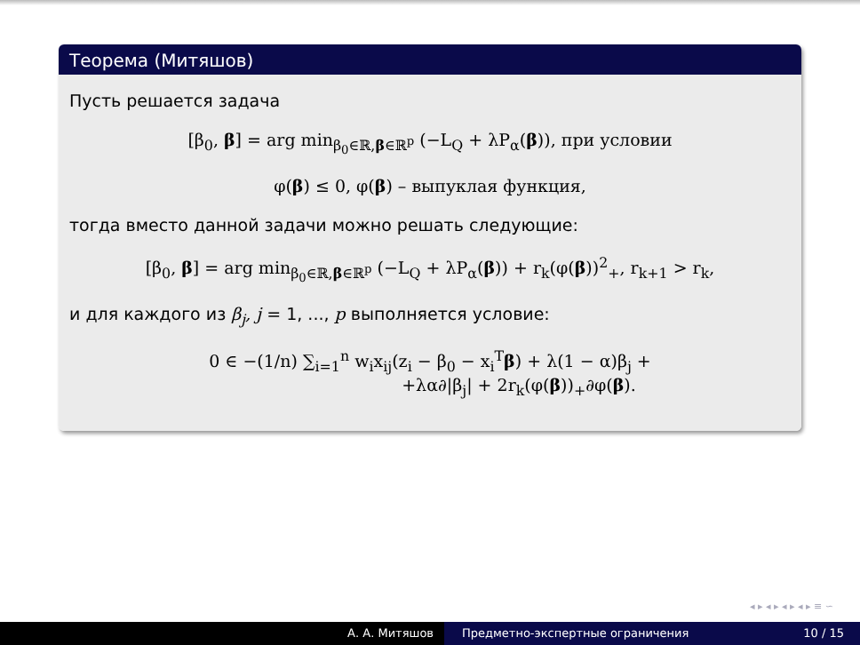Теорема (Митяшов)
Пусть решается задача
[β<sub>0</sub>, β] = arg min<sub>β<sub>0</sub>∈ℝ,β∈ℝ<sup>p</sup></sub> (−L<sub>Q</sub> + λP<sub>α</sub>(β)), при условии
φ(β) ≤ 0, φ(β) – выпуклая функция,
тогда вместо данной задачи можно решать следующие:
[β<sub>0</sub>, β] = arg min<sub>β<sub>0</sub>∈ℝ,β∈ℝ<sup>p</sup></sub> (−L<sub>Q</sub> + λP<sub>α</sub>(β)) + r<sub>k</sub>(φ(β))<sup>2</sup><sub>+</sub>, r<sub>k+1</sub> > r<sub>k</sub>,
и для каждого из β<sub>j</sub>, j = 1, ..., p выполняется условие:
0 ∈ −(1/n) ∑<sub>i=1</sub><sup>n</sup> w<sub>i</sub>x<sub>ij</sub>(z<sub>i</sub> − β<sub>0</sub> − x<sub>i</sub><sup>T</sup>β) + λ(1 − α)β<sub>j</sub> +
+λα∂|β<sub>j</sub>| + 2r<sub>k</sub>(φ(β))<sub>+</sub>∂φ(β).
◂ ▸ ◂ ▸ ◂ ▸ ◂ ▸ ≡ ∽
А. А. Митяшов Предметно-экспертные ограничения 10 / 15